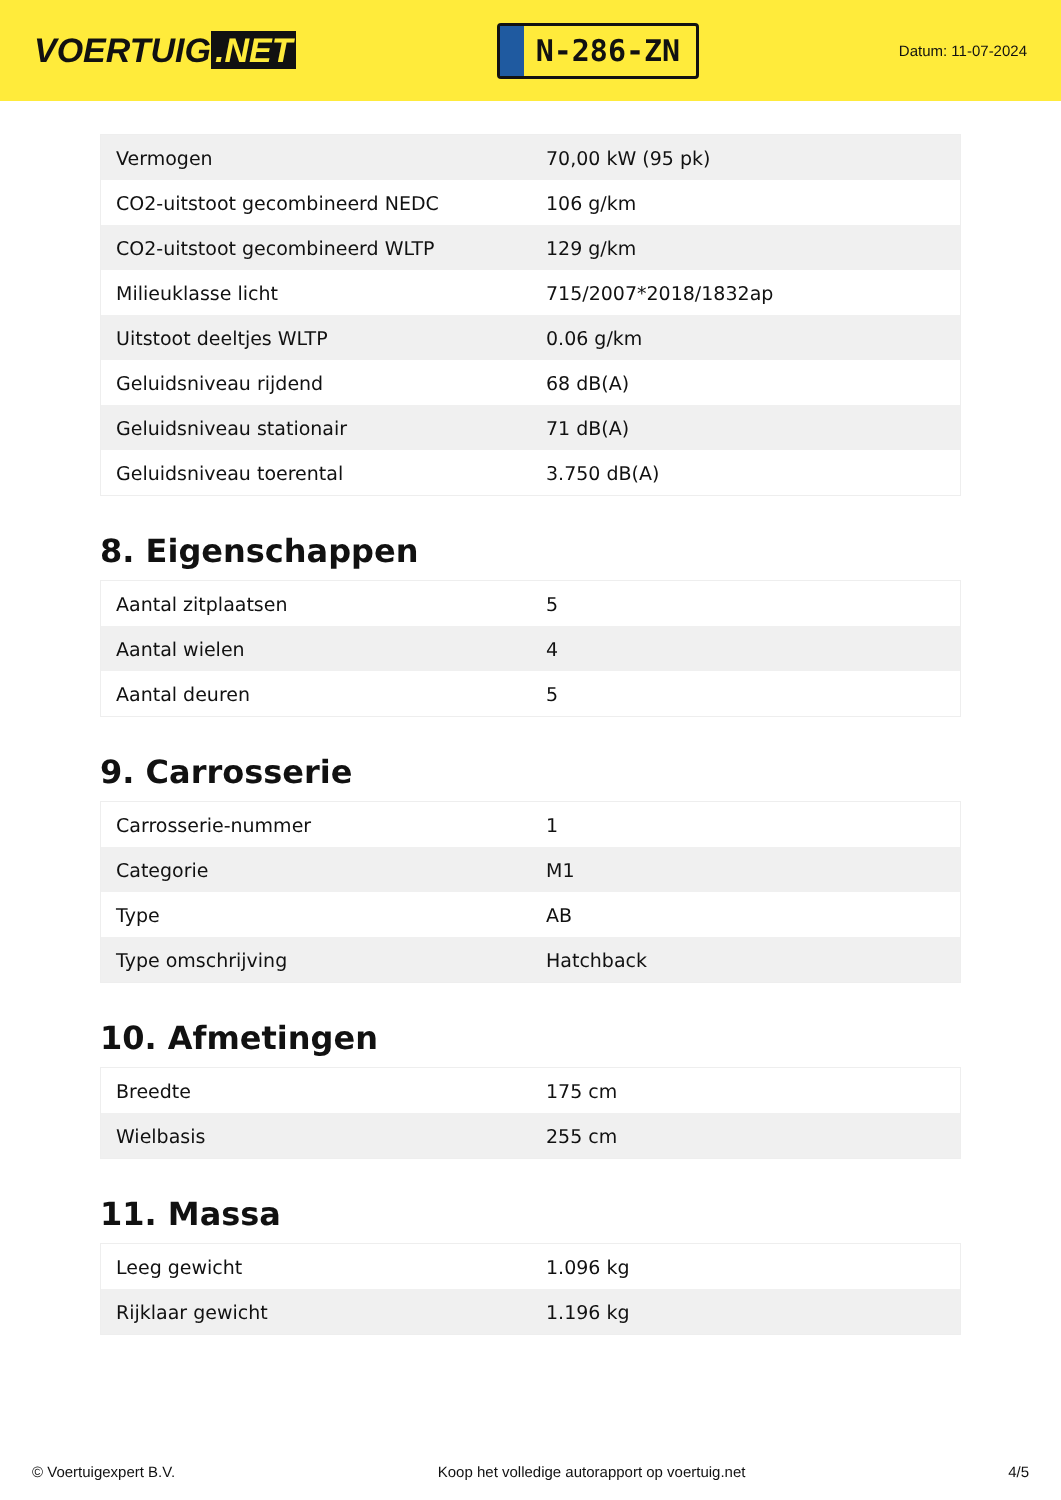VOERTUIG.NET
N-286-ZN
Datum: 11-07-2024
| Vermogen | 70,00 kW (95 pk) |
| CO2-uitstoot gecombineerd NEDC | 106 g/km |
| CO2-uitstoot gecombineerd WLTP | 129 g/km |
| Milieuklasse licht | 715/2007*2018/1832ap |
| Uitstoot deeltjes WLTP | 0.06 g/km |
| Geluidsniveau rijdend | 68 dB(A) |
| Geluidsniveau stationair | 71 dB(A) |
| Geluidsniveau toerental | 3.750 dB(A) |
8. Eigenschappen
| Aantal zitplaatsen | 5 |
| Aantal wielen | 4 |
| Aantal deuren | 5 |
9. Carrosserie
| Carrosserie-nummer | 1 |
| Categorie | M1 |
| Type | AB |
| Type omschrijving | Hatchback |
10. Afmetingen
| Breedte | 175 cm |
| Wielbasis | 255 cm |
11. Massa
| Leeg gewicht | 1.096 kg |
| Rijklaar gewicht | 1.196 kg |
© Voertuigexpert B.V. Koop het volledige autorapport op voertuig.net 4/5